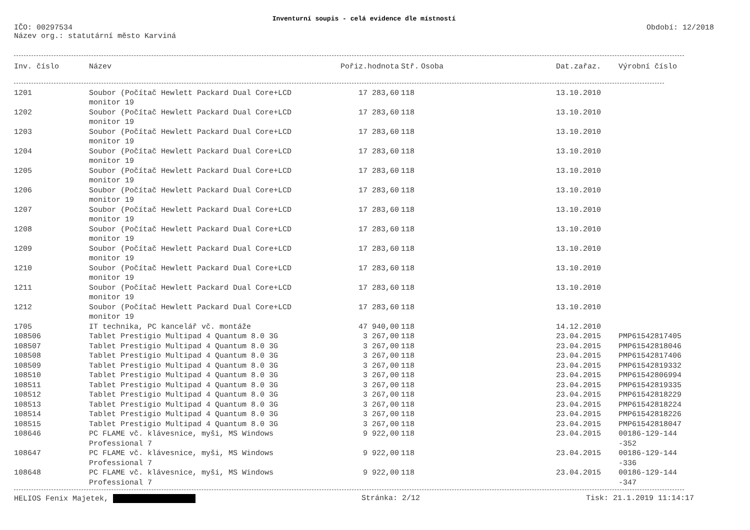Inventurní soupis - celá evidence dle místností
IČO: 00297534
Název org.: statutární město Karviná
Období: 12/2018
| Inv. číslo | Název | Pořiz.hodnota | Stř. | Osoba | Dat.zařaz. | Výrobní číslo |
| --- | --- | --- | --- | --- | --- | --- |
| 1201 | Soubor (Počítač Hewlett Packard Dual Core+LCD monitor 19 | 17 283,60 | 118 | | 13.10.2010 | |
| 1202 | Soubor (Počítač Hewlett Packard Dual Core+LCD monitor 19 | 17 283,60 | 118 | | 13.10.2010 | |
| 1203 | Soubor (Počítač Hewlett Packard Dual Core+LCD monitor 19 | 17 283,60 | 118 | | 13.10.2010 | |
| 1204 | Soubor (Počítač Hewlett Packard Dual Core+LCD monitor 19 | 17 283,60 | 118 | | 13.10.2010 | |
| 1205 | Soubor (Počítač Hewlett Packard Dual Core+LCD monitor 19 | 17 283,60 | 118 | | 13.10.2010 | |
| 1206 | Soubor (Počítač Hewlett Packard Dual Core+LCD monitor 19 | 17 283,60 | 118 | | 13.10.2010 | |
| 1207 | Soubor (Počítač Hewlett Packard Dual Core+LCD monitor 19 | 17 283,60 | 118 | | 13.10.2010 | |
| 1208 | Soubor (Počítač Hewlett Packard Dual Core+LCD monitor 19 | 17 283,60 | 118 | | 13.10.2010 | |
| 1209 | Soubor (Počítač Hewlett Packard Dual Core+LCD monitor 19 | 17 283,60 | 118 | | 13.10.2010 | |
| 1210 | Soubor (Počítač Hewlett Packard Dual Core+LCD monitor 19 | 17 283,60 | 118 | | 13.10.2010 | |
| 1211 | Soubor (Počítač Hewlett Packard Dual Core+LCD monitor 19 | 17 283,60 | 118 | | 13.10.2010 | |
| 1212 | Soubor (Počítač Hewlett Packard Dual Core+LCD monitor 19 | 17 283,60 | 118 | | 13.10.2010 | |
| 1705 | IT technika, PC kancelář vč. montáže | 47 940,00 | 118 | | 14.12.2010 | |
| 108506 | Tablet Prestigio Multipad 4 Quantum 8.0 3G | 3 267,00 | 118 | | 23.04.2015 | PMP61542817405 |
| 108507 | Tablet Prestigio Multipad 4 Quantum 8.0 3G | 3 267,00 | 118 | | 23.04.2015 | PMP61542818046 |
| 108508 | Tablet Prestigio Multipad 4 Quantum 8.0 3G | 3 267,00 | 118 | | 23.04.2015 | PMP61542817406 |
| 108509 | Tablet Prestigio Multipad 4 Quantum 8.0 3G | 3 267,00 | 118 | | 23.04.2015 | PMP61542819332 |
| 108510 | Tablet Prestigio Multipad 4 Quantum 8.0 3G | 3 267,00 | 118 | | 23.04.2015 | PMP61542806994 |
| 108511 | Tablet Prestigio Multipad 4 Quantum 8.0 3G | 3 267,00 | 118 | | 23.04.2015 | PMP61542819335 |
| 108512 | Tablet Prestigio Multipad 4 Quantum 8.0 3G | 3 267,00 | 118 | | 23.04.2015 | PMP61542818229 |
| 108513 | Tablet Prestigio Multipad 4 Quantum 8.0 3G | 3 267,00 | 118 | | 23.04.2015 | PMP61542818224 |
| 108514 | Tablet Prestigio Multipad 4 Quantum 8.0 3G | 3 267,00 | 118 | | 23.04.2015 | PMP61542818226 |
| 108515 | Tablet Prestigio Multipad 4 Quantum 8.0 3G | 3 267,00 | 118 | | 23.04.2015 | PMP61542818047 |
| 108646 | PC FLAME vč. klávesnice, myši, MS Windows Professional 7 | 9 922,00 | 118 | | 23.04.2015 | 00186-129-144 -352 |
| 108647 | PC FLAME vč. klávesnice, myši, MS Windows Professional 7 | 9 922,00 | 118 | | 23.04.2015 | 00186-129-144 -336 |
| 108648 | PC FLAME vč. klávesnice, myši, MS Windows Professional 7 | 9 922,00 | 118 | | 23.04.2015 | 00186-129-144 -347 |
HELIOS Fenix Majetek, Stránka: 2/12 Tisk: 21.1.2019 11:14:17